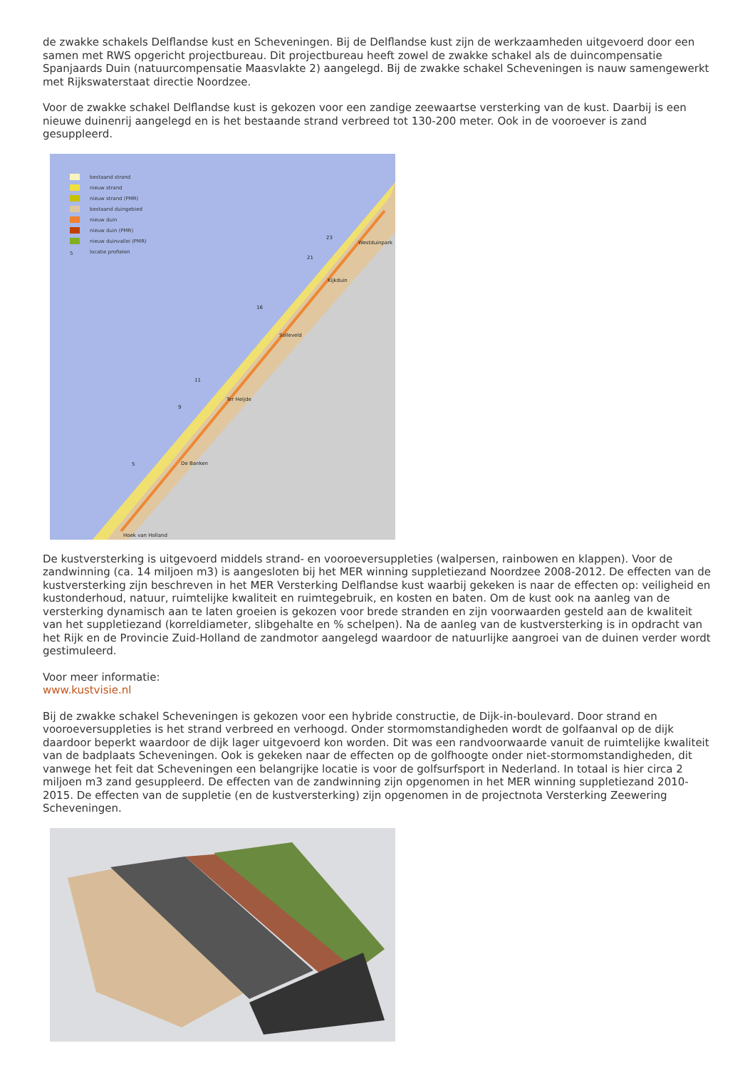de zwakke schakels Delflandse kust en Scheveningen. Bij de Delflandse kust zijn de werkzaamheden uitgevoerd door een samen met RWS opgericht projectbureau. Dit projectbureau heeft zowel de zwakke schakel als de duincompensatie Spanjaards Duin (natuurcompensatie Maasvlakte 2) aangelegd. Bij de zwakke schakel Scheveningen is nauw samengewerkt met Rijkswaterstaat directie Noordzee.
Voor de zwakke schakel Delflandse kust is gekozen voor een zandige zeewaartse versterking van de kust. Daarbij is een nieuwe duinenrij aangelegd en is het bestaande strand verbreed tot 130-200 meter. Ook in de vooroever is zand gesuppleerd.
23
Westduinpark
21
Kijkduin
16
Solleveld
11
Ter Heijde
9
De Banken
5
Hoek van Holland
bestaand strand
nieuw strand
nieuw strand (PMR)
bestaand duingebied
nieuw duin
nieuw duin (PMR)
nieuw duinvallei (PMR)
5 locatie profielen
De kustversterking is uitgevoerd middels strand- en vooroeversuppleties (walpersen, rainbowen en klappen). Voor de zandwinning (ca. 14 miljoen m3) is aangesloten bij het MER winning suppletiezand Noordzee 2008-2012. De effecten van de kustversterking zijn beschreven in het MER Versterking Delflandse kust waarbij gekeken is naar de effecten op: veiligheid en kustonderhoud, natuur, ruimtelijke kwaliteit en ruimtegebruik, en kosten en baten. Om de kust ook na aanleg van de versterking dynamisch aan te laten groeien is gekozen voor brede stranden en zijn voorwaarden gesteld aan de kwaliteit van het suppletiezand (korreldiameter, slibgehalte en % schelpen). Na de aanleg van de kustversterking is in opdracht van het Rijk en de Provincie Zuid-Holland de zandmotor aangelegd waardoor de natuurlijke aangroei van de duinen verder wordt gestimuleerd.
Voor meer informatie:
www.kustvisie.nl
Bij de zwakke schakel Scheveningen is gekozen voor een hybride constructie, de Dijk-in-boulevard. Door strand en vooroeversuppleties is het strand verbreed en verhoogd. Onder stormomstandigheden wordt de golfaanval op de dijk daardoor beperkt waardoor de dijk lager uitgevoerd kon worden. Dit was een randvoorwaarde vanuit de ruimtelijke kwaliteit van de badplaats Scheveningen. Ook is gekeken naar de effecten op de golfhoogte onder niet-stormomstandigheden, dit vanwege het feit dat Scheveningen een belangrijke locatie is voor de golfsurfsport in Nederland. In totaal is hier circa 2 miljoen m3 zand gesuppleerd. De effecten van de zandwinning zijn opgenomen in het MER winning suppletiezand 2010-2015. De effecten van de suppletie (en de kustversterking) zijn opgenomen in de projectnota Versterking Zeewering Scheveningen.